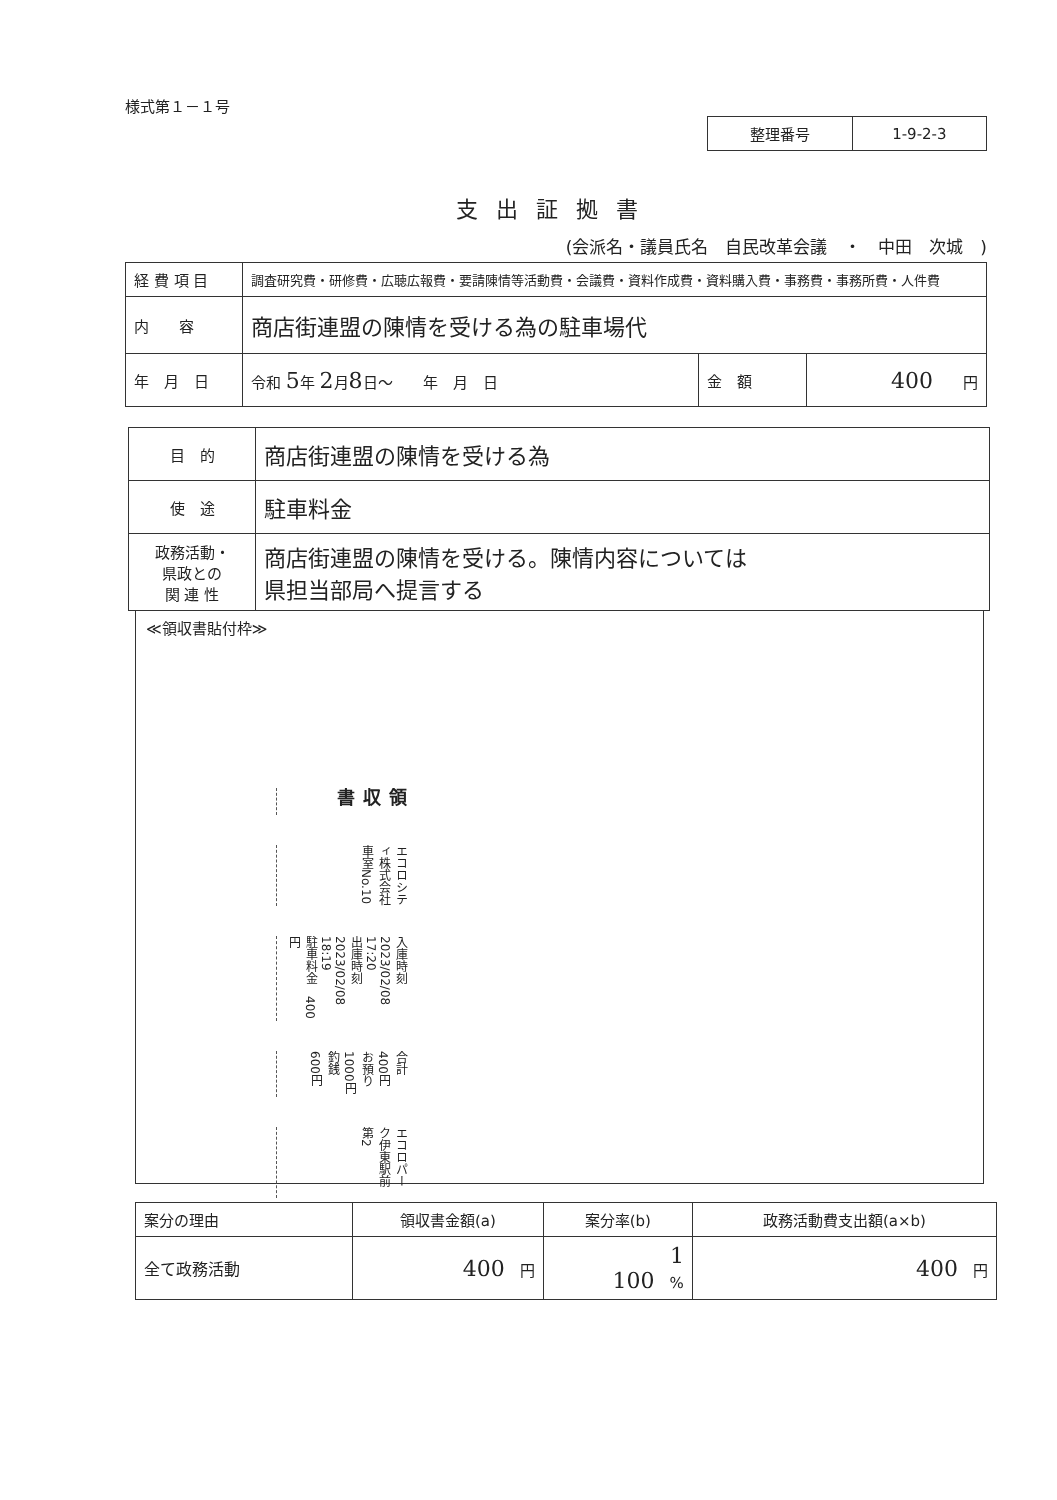様式第１－１号
| 整理番号 | 1-9-2-3 |
支出証拠書
(会派名・議員氏名　自民改革会議　・　中田　次城　)
| 経 費 項 目 | 調査研究費・研修費・広聴広報費・要請陳情等活動費・会議費・資料作成費・資料購入費・事務費・事務所費・人件費 | | |
| 内 容 | 商店街連盟の陳情を受ける為の駐車場代 | | |
| 年 月 日 | 令和 5 年 2 月 8 日～ 年 月 日 | 金 額 | 400 円 |
| 目 的 | 商店街連盟の陳情を受ける為 |
| 使 途 | 駐車料金 |
| 政務活動・ 県政との 関 連 性 | 商店街連盟の陳情を受ける。陳情内容については 県担当部局へ提言する |
≪領収書貼付枠≫
領収書
エコロシティ株式会社
車室No.10
入庫時刻　2023/02/08 17:20
出庫時刻　2023/02/08 18:19
駐車料金　400円
合計　400円
お預り　1000円
釣銭　600円
エコロパーク伊東駅前第2
| 案分の理由 | 領収書金額(a) | 案分率(b) | 政務活動費支出額(a×b) |
| 全て政務活動 | 400 円 | 1 100 % | 400 円 |